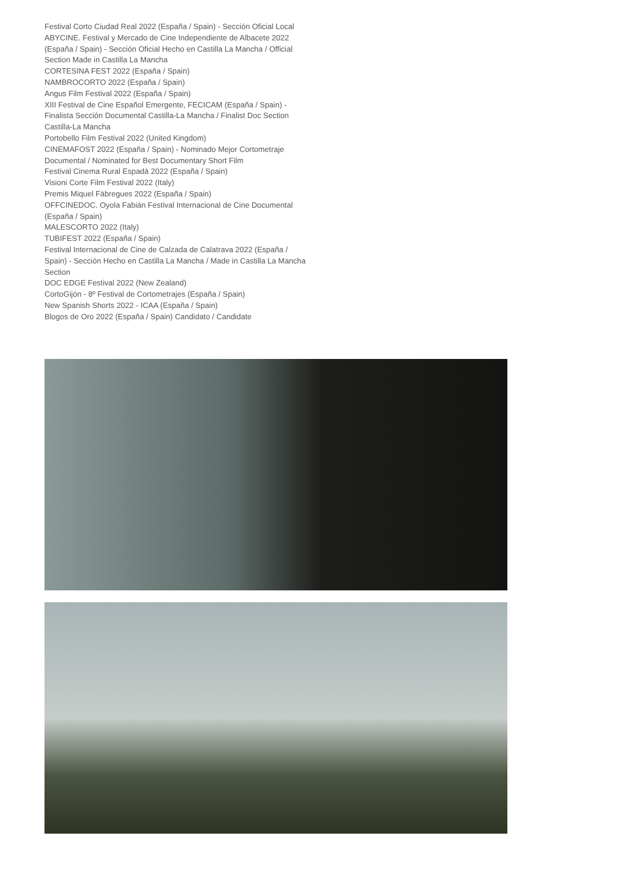Festival Corto Ciudad Real 2022 (España / Spain) - Sección Oficial Local
ABYCINE. Festival y Mercado de Cine Independiente de Albacete 2022 (España / Spain) - Sección Oficial Hecho en Castilla La Mancha / Official Section Made in Castilla La Mancha
CORTESINA FEST 2022 (España / Spain)
NAMBROCORTO 2022 (España / Spain)
Angus Film Festival 2022 (España / Spain)
XIII Festival de Cine Español Emergente, FECICAM (España / Spain) - Finalista Sección Documental Castilla-La Mancha / Finalist Doc Section Castilla-La Mancha
Portobello Film Festival 2022 (United Kingdom)
CINEMAFOST 2022 (España / Spain) - Nominado Mejor Cortometraje Documental / Nominated for Best Documentary Short Film
Festival Cinema Rural Espadà 2022 (España / Spain)
Visioni Corte Film Festival 2022 (Italy)
Premis Miquel Fàbregues 2022 (España / Spain)
OFFCINEDOC. Oyola Fabián Festival Internacional de Cine Documental (España / Spain)
MALESCORTO 2022 (Italy)
TUBIFEST 2022 (España / Spain)
Festival Internacional de Cine de Calzada de Calatrava 2022 (España / Spain) - Sección Hecho en Castilla La Mancha / Made in Castilla La Mancha Section
DOC EDGE Festival 2022 (New Zealand)
CortoGijón - 8º Festival de Cortometrajes (España / Spain)
New Spanish Shorts 2022 - ICAA (España / Spain)
Blogos de Oro 2022 (España / Spain) Candidato / Candidate